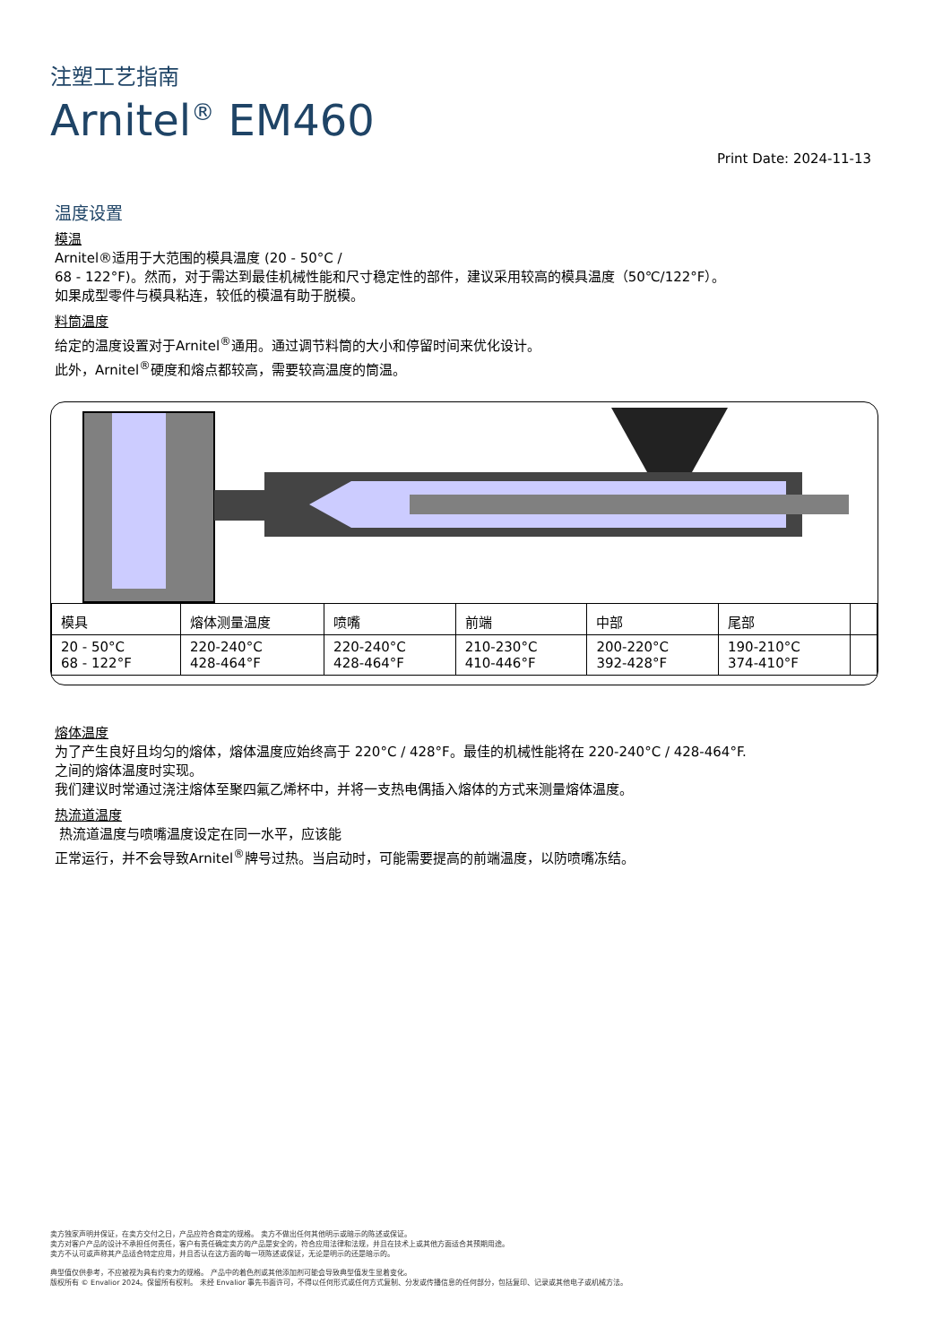注塑工艺指南
Arnitel<sup>®</sup> EM460
Print Date: 2024-11-13
温度设置
模温
Arnitel®适用于大范围的模具温度 (20 - 50°C /
68 - 122°F)。然而，对于需达到最佳机械性能和尺寸稳定性的部件，建议采用较高的模具温度（50℃/122°F）。
如果成型零件与模具粘连，较低的模温有助于脱模。
料筒温度
给定的温度设置对于Arnitel<sup>®</sup>通用。通过调节料筒的大小和停留时间来优化设计。
此外，Arnitel<sup>®</sup>硬度和熔点都较高，需要较高温度的筒温。
| 模具 | 熔体测量温度 | 喷嘴 | 前端 | 中部 | 尾部 | |
| --- | --- | --- | --- | --- | --- | --- |
| 20 - 50°C 68 - 122°F | 220-240°C 428-464°F | 220-240°C 428-464°F | 210-230°C 410-446°F | 200-220°C 392-428°F | 190-210°C 374-410°F | |
熔体温度
为了产生良好且均匀的熔体，熔体温度应始终高于 220°C / 428°F。最佳的机械性能将在 220-240°C / 428-464°F.
之间的熔体温度时实现。
我们建议时常通过浇注熔体至聚四氟乙烯杯中，并将一支热电偶插入熔体的方式来测量熔体温度。
热流道温度
热流道温度与喷嘴温度设定在同一水平，应该能
正常运行，并不会导致Arnitel<sup>®</sup>牌号过热。当启动时，可能需要提高的前端温度，以防喷嘴冻结。
卖方独家声明并保证，在卖方交付之日，产品应符合商定的规格。 卖方不做出任何其他明示或暗示的陈述或保证。
卖方对客户产品的设计不承担任何责任，客户有责任确定卖方的产品是安全的，符合应用法律和法规，并且在技术上或其他方面适合其预期用途。
卖方不认可或声称其产品适合特定应用，并且否认在这方面的每一项陈述或保证，无论是明示的还是暗示的。
典型值仅供参考，不应被视为具有约束力的规格。 产品中的着色剂或其他添加剂可能会导致典型值发生显着变化。
版权所有 © Envalior 2024。保留所有权利。 未经 Envalior 事先书面许可，不得以任何形式或任何方式复制、分发或传播信息的任何部分，包括复印、记录或其他电子或机械方法。